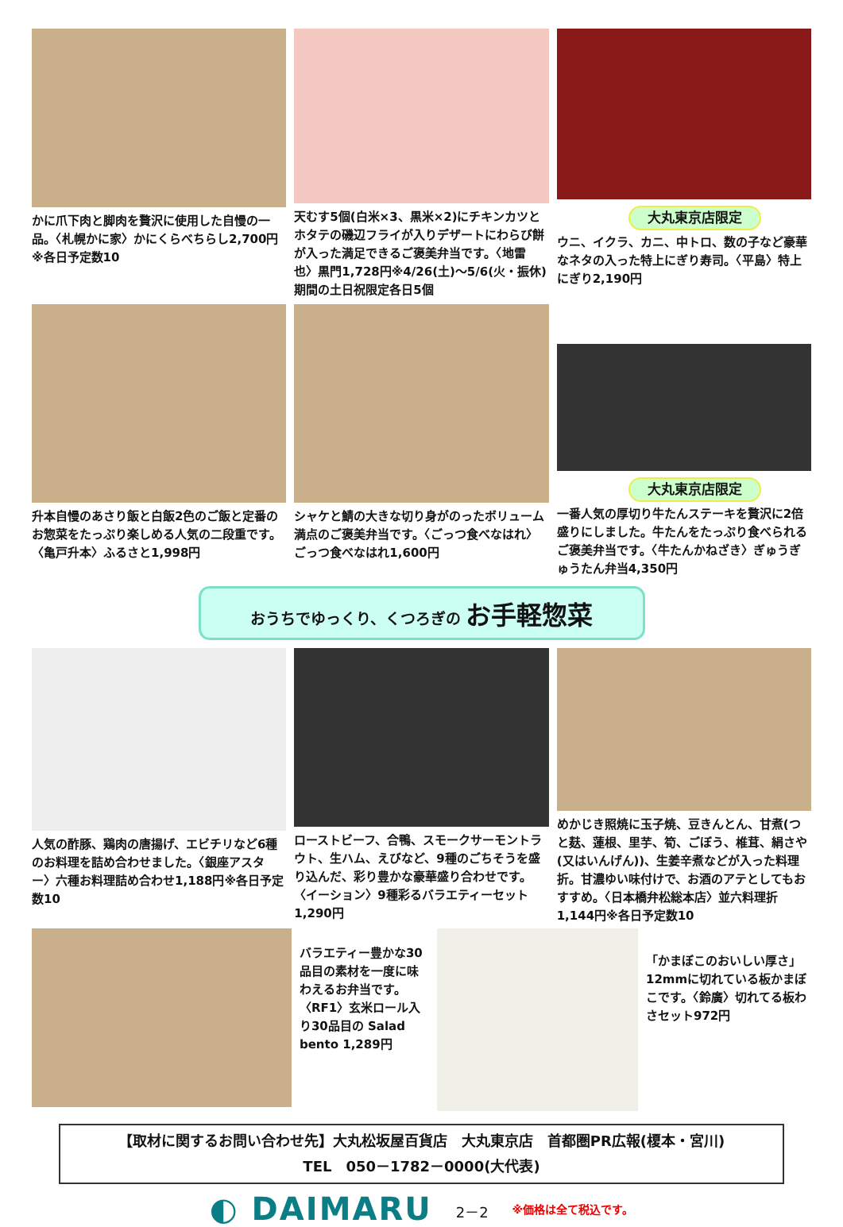かに爪下肉と脚肉を贅沢に使用した自慢の一品。〈札幌かに家〉かにくらべちらし2,700円
※各日予定数10
天むす5個(白米×3、黒米×2)にチキンカツとホタテの磯辺フライが入りデザートにわらび餅が入った満足できるご褒美弁当です。〈地雷也〉黒門1,728円※4/26(土)～5/6(火・振休)期間の土日祝限定各日5個
大丸東京店限定
ウニ、イクラ、カニ、中トロ、数の子など豪華なネタの入った特上にぎり寿司。〈平島〉特上にぎり2,190円
升本自慢のあさり飯と白飯2色のご飯と定番のお惣菜をたっぷり楽しめる人気の二段重です。〈亀戸升本〉ふるさと1,998円
シャケと鯖の大きな切り身がのったボリューム満点のご褒美弁当です。〈ごっつ食べなはれ〉ごっつ食べなはれ1,600円
大丸東京店限定
一番人気の厚切り牛たんステーキを贅沢に2倍盛りにしました。牛たんをたっぷり食べられるご褒美弁当です。〈牛たんかねざき〉ぎゅうぎゅうたん弁当4,350円
おうちでゆっくり、くつろぎの お手軽惣菜
人気の酢豚、鶏肉の唐揚げ、エビチリなど6種のお料理を詰め合わせました。〈銀座アスター〉六種お料理詰め合わせ1,188円※各日予定数10
ローストビーフ、合鴨、スモークサーモントラウト、生ハム、えびなど、9種のごちそうを盛り込んだ、彩り豊かな豪華盛り合わせです。〈イーション〉9種彩るバラエティーセット1,290円
めかじき照焼に玉子焼、豆きんとん、甘煮(つと麸、蓮根、里芋、筍、ごぼう、椎茸、絹さや(又はいんげん))、生姜辛煮などが入った料理折。甘濃ゆい味付けで、お酒のアテとしてもおすすめ。〈日本橋弁松総本店〉並六料理折1,144円※各日予定数10
バラエティー豊かな30品目の素材を一度に味わえるお弁当です。〈RF1〉玄米ロール入り30品目の Salad bento 1,289円
「かまぼこのおいしい厚さ」12mmに切れている板かまぼこです。〈鈴廣〉切れてる板わさセット972円
【取材に関するお問い合わせ先】大丸松坂屋百貨店　大丸東京店　首都圏PR広報(榎本・宮川)
TEL　050－1782－0000(大代表)
◐ DAIMARU
2－2
※価格は全て税込です。